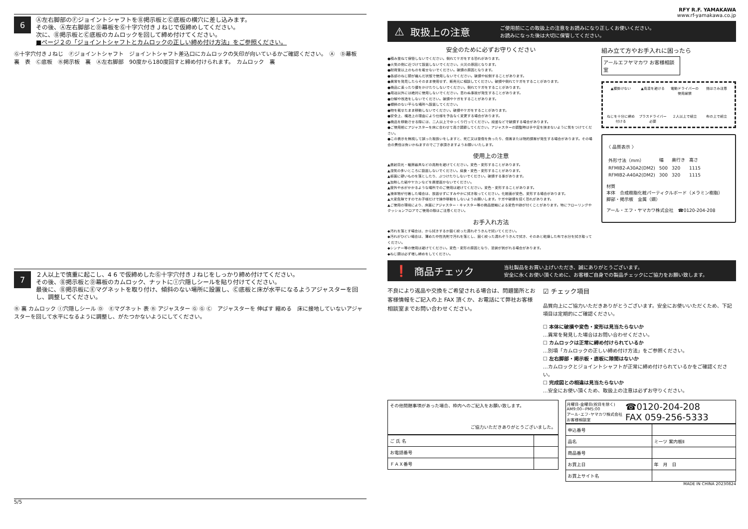6
Ⓐ左右脚部のⒻジョイントシャフトをⒷ掲示板とⒸ底板の横穴に差し込みます。
その後、Ⓐ左右脚部とⒹ幕板をⒼ十字穴付きＪねじで仮締めしてください。
次に、Ⓑ掲示板とⒸ底板のカムロックを回して締め付けてください。
■ページ２の「ジョイントシャフトとカムロックの正しい締め付け方法」をご参照ください。
Ⓖ十字穴付きＪねじ　Ⓕジョイントシャフト　ジョイントシャフト差込口にカムロックの矢印が向いているかご確認ください。　Ⓐ　Ⓓ幕板　裏　表　Ⓒ底板　Ⓑ掲示板　裏　Ⓐ左右脚部　90度から180度回すと締め付けられます。　カムロック　裏
7
２人以上で慎重に起こし、4 6 で仮締めしたⒼ十字穴付きＪねじをしっかり締め付けてください。
その後、Ⓑ掲示板とⒹ幕板のカムロック、ナットにⒾ穴隠しシールを貼り付けてください。
最後に、Ⓑ掲示板にⒺマグネットを取り付け、傾斜のない場所に設置し、Ⓒ底板と床が水平になるようアジャスターを回し、調整してください。
Ⓑ 裏 カムロック Ⓘ穴隠しシール Ⓓ　Ⓔマグネット 表 Ⓑ アジャスター Ⓖ Ⓖ Ⓒ　アジャスターを 伸ばす 縮める　床に接地していないアジャスターを回して水平になるように調整し、がたつかないようにしてください。
5/5
RFY R.F. YAMAKAWA
www.rf-yamakawa.co.jp
⚠ 取扱上の注意
ご使用前にこの取扱上の注意をお読みになり正しくお使いください。
お読みになった後は大切に保管してください。
安全のために必ずお守りください
●積み重ねて保管しないでください。倒れてケガをする恐れがあります。
●火気の側に近づけて設置しないでください。火災の原因となります。
●耐荷重以上のものを載せないでください。破損の原因となります。
●各部のねじ類が緩んだ状態で使用しないでください。破損や転倒することがあります。
●異常を発見したらそのまま使用せず、販売元に相談してください。破損や倒れてケガをすることがあります。
●商品に乗ったり腰をかけたりしないでください。倒れてケガをすることがあります。
●用途以外には絶対に使用しないでください。思わぬ事故が発生することがあります。
●分解や改造をしないでください。破損やケガをすることがあります。
●傾斜のない平らな場所へ設置してください。
●物を載せたまま移動しないでください。破損やケガをすることがあります。
●安全上、構造上の理由により仕様を予告なく変更する場合があります。
●商品を移動させる際には、二人以上でゆっくり行ってください。段差などで破損する場合があります。
●ご使用前にアジャスターを床に合わせて高さ調節してください。アジャスターの調整時は手や足を挟まないように気をつけてください。
●この表示を無視して誤った取扱いをしますと、死亡又は重傷を負ったり、傷害または物的損害が発生する場合があります。その場合の責任は負いかねますのでご了承頂きますようお願いいたします。
使用上の注意
▲直射日光・暖房器具などの高熱を避けてください。変色・変形することがあります。
▲湿気の多いところに設置しないでください。腐食・変色・変形することがあります。
▲板面に硬いものを落としたり、ぶつけたりしないでください。破損する事があります。
▲加熱した鍋やヤカンなどを直接置かないでください。
▲屋外や水がかかるような場所でのご使用は避けてください。変色・変形することがあります。
▲液体物が付着した場合は、放置せずにすみやかに拭き取ってください。化粧面が変色、変形する場合があります。
▲大変危険ですのでお子様だけで操作移動をしないようお願いします。ケガや破損を招く恐れがあります。
▲ご使用の環境により、床面にアジャスター・キャスター等の商品接触による変色や跡が付くことがあります。特にフローリングやクッションフロアでご使用の際はご注意ください。
お手入れ方法
◆汚れを落とす場合は、から拭きするか固く絞った濡れぞうきんで拭いてください。
◆汚れがひどい場合は、薄めた中性洗剤で汚れを落とし、固く絞った濡れぞうきんで拭き、そのあと乾燥した布で水分を拭き取ってください。
◆シンナー等の使用は避けてください。変色・変形の原因となり、塗装が剥がれる場合があります。
◆ねじ類は必ず増し締めをしてください。
組み立て方やお手入れに困ったら
アールエフヤマカワ お客様相談室
▲腰掛けない ▲高温を避ける 電動ドライバーの使用厳禁 指はさみ注意 ねじを十分に締め付ける プラスドライバー必要 ２人以上で組立 布の上で組立
〈 品質表示 〉
| 外形寸法（mm） | 幅 | 奥行き | 高さ |
| RFMIB2-A30A2(DM2) | 500 | 320 | 1115 |
| RFMIB2-A40A2(DM2) | 300 | 320 | 1115 |
材質
本体　合成樹脂化粧パーティクルボード（メラミン樹脂）
脚部・掲示板　金属（鋼）
アール・エフ・ヤマカワ株式会社　☎0120-204-208
❗ 商品チェック
当社製品をお買い上げいただき、誠にありがとうございます。
安全に永くお使い頂くために、お客様ご自身での製品チェックにご協力をお願い致します。
不良により返品や交換をご希望される場合は、問題箇所とお客様情報をご記入の上 FAX 頂くか、お電話にて弊社お客様相談室までお問い合わせください。
☑ チェック項目
品質向上にご協力いただきありがとうございます。安全にお使いいただくため、下記項目は定期的にご確認ください。
☐ 本体に破損や変色・変形は見当たらないか
…異常を発見した場合はお問い合わせください。
☐ カムロックは正常に締め付けられているか
…別項「カムロックの正しい締め付け方法」をご参照ください。
☐ 左右脚部・掲示板・底板に隙間はないか
…カムロックとジョイントシャフトが正常に締め付けられているかをご確認ください。
☐ 完成図との相違は見当たらないか
…安全にお使い頂くため、取扱上の注意は必ずお守りください。
その他問題事項があった場合、枠内へのご記入をお願い致します。
ご協力いただきありがとうございました。
| ご 氏 名 | |
| お電話番号 | |
| ＦＡＸ番号 | |
月曜日-金曜日(祝日を除く)
AM9:00~PM5:00
アール･エフ･ヤマカワ株式会社
お客様相談室
☎0120-204-208
FAX 059-256-5333
| 申込番号 | |
| 品名 | ミーツ 案内板Ⅱ |
| 商品番号 | |
| お買上日 | 年 月 日 |
| お買上サイト名 | |
MADE IN CHINA 20230824